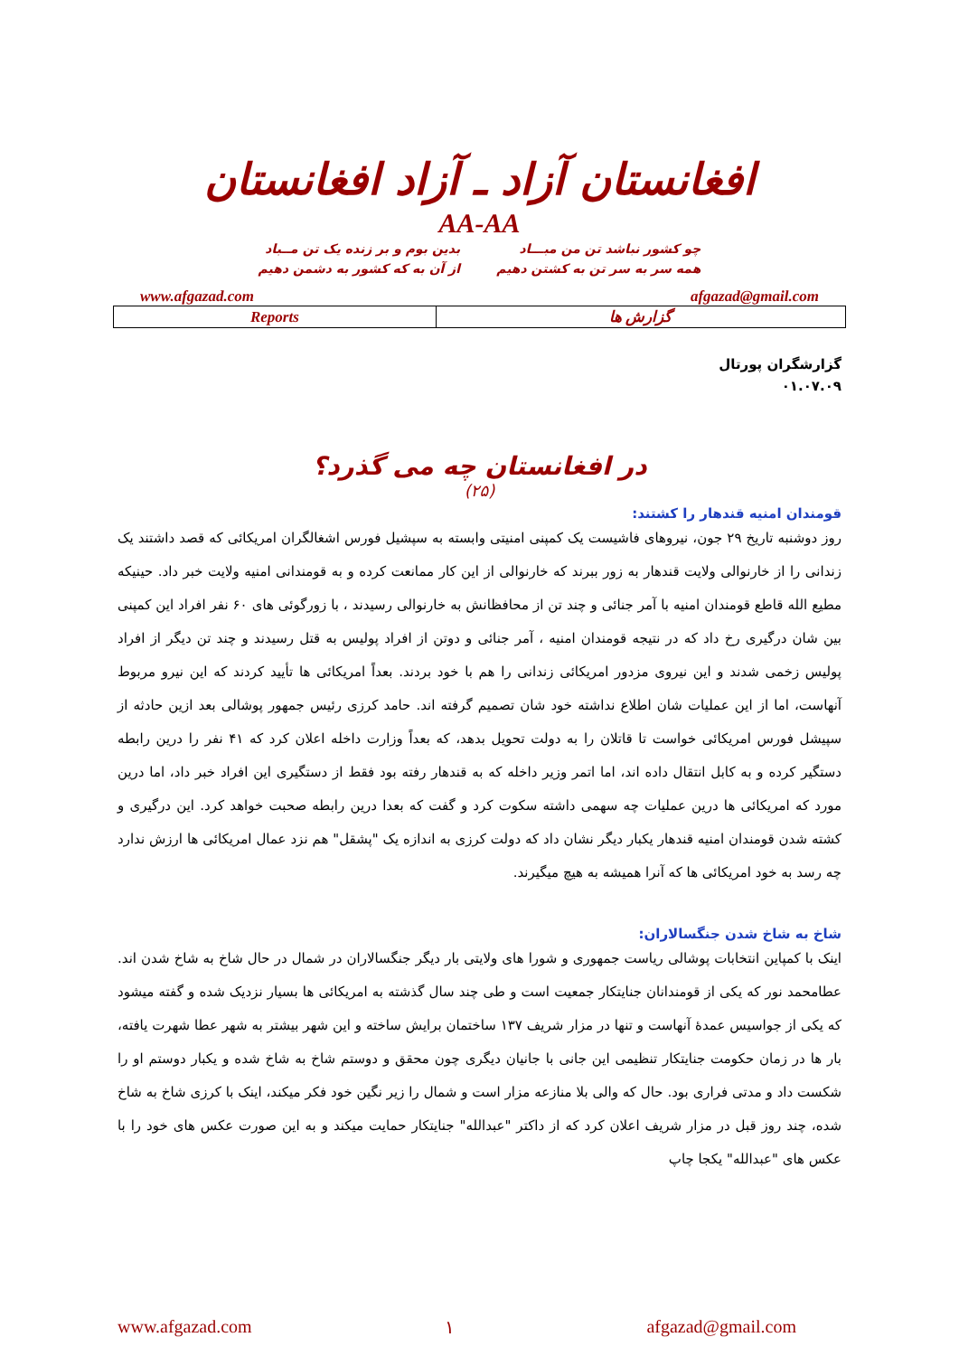افغانستان آزاد ـ آزاد افغانستان
AA-AA
چو کشور نباشد تن من مبـــاد
همه سر به سر تن به کشتن دهیم
بدین بوم و بر زنده یک تن مــباد
از آن به که کشور به دشمن دهیم
www.afgazad.com afgazad@gmail.com
| Reports | گزارش ها |
گزارشگران پورتال
۰۱.۰۷.۰۹
در افغانستان چه می گذرد؟
(۲۵)
قومندان امنیه قندهار را کشتند:
روز دوشنبه تاریخ ۲۹ جون، نیروهای فاشیست یک کمپنی امنیتی وابسته به سپشیل فورس اشغالگران امریکائی که قصد داشتند یک زندانی را از خارنوالی ولایت قندهار به زور ببرند که خارنوالی از این کار ممانعت کرده و به قومندانی امنیه ولایت خبر داد. حینیکه مطیع الله قاطع قومندان امنیه با آمر جنائی و چند تن از محافظانش به خارنوالی رسیدند ، با زورگوئی های ۶۰ نفر افراد این کمپنی بین شان درگیری رخ داد که در نتیجه قومندان امنیه ، آمر جنائی و دوتن از افراد پولیس به قتل رسیدند و چند تن دیگر از افراد پولیس زخمی شدند و این نیروی مزدور امریکائی زندانی را هم با خود بردند. بعداً امریکائی ها تأیید کردند که این نیرو مربوط آنهاست، اما از این عملیات شان اطلاع نداشته خود شان تصمیم گرفته اند. حامد کرزی رئیس جمهور پوشالی بعد ازین حادثه از سپیشل فورس امریکائی خواست تا قاتلان را به دولت تحویل بدهد، که بعداً وزارت داخله اعلان کرد که ۴۱ نفر را درین رابطه دستگیر کرده و به کابل انتقال داده اند، اما اتمر وزیر داخله که به قندهار رفته بود فقط از دستگیری این افراد خبر داد، اما درین مورد که امریکائی ها درین عملیات چه سهمی داشته سکوت کرد و گفت که بعدا درین رابطه صحبت خواهد کرد. این درگیری و کشته شدن قومندان امنیه قندهار یکبار دیگر نشان داد که دولت کرزی به اندازه یک "پشقل" هم نزد عمال امریکائی ها ارزش ندارد چه رسد به خود امریکائی ها که آنرا همیشه به هیچ میگیرند.
شاخ به شاخ شدن جنگسالاران:
اینک با کمپاین انتخابات پوشالی ریاست جمهوری و شورا های ولایتی بار دیگر جنگسالاران در شمال در حال شاخ به شاخ شدن اند. عطامحمد نور که یکی از قومندانان جنایتکار جمعیت است و طی چند سال گذشته به امریکائی ها بسیار نزدیک شده و گفته میشود که یکی از جواسیس عمدۀ آنهاست و تنها در مزار شریف ۱۳۷ ساختمان برایش ساخته و این شهر بیشتر به شهر عطا شهرت یافته، بار ها در زمان حکومت جنایتکار تنظیمی این جانی با جانیان دیگری چون محقق و دوستم شاخ به شاخ شده و یکبار دوستم او را شکست داد و مدتی فراری بود. حال که والی بلا منازعه مزار است و شمال را زیر نگین خود فکر میکند، اینک با کرزی شاخ به شاخ شده، چند روز قبل در مزار شریف اعلان کرد که از داکتر "عبدالله" جنایتکار حمایت میکند و به این صورت عکس های خود را با عکس های "عبدالله" یکجا چاپ
www.afgazad.com ۱ afgazad@gmail.com